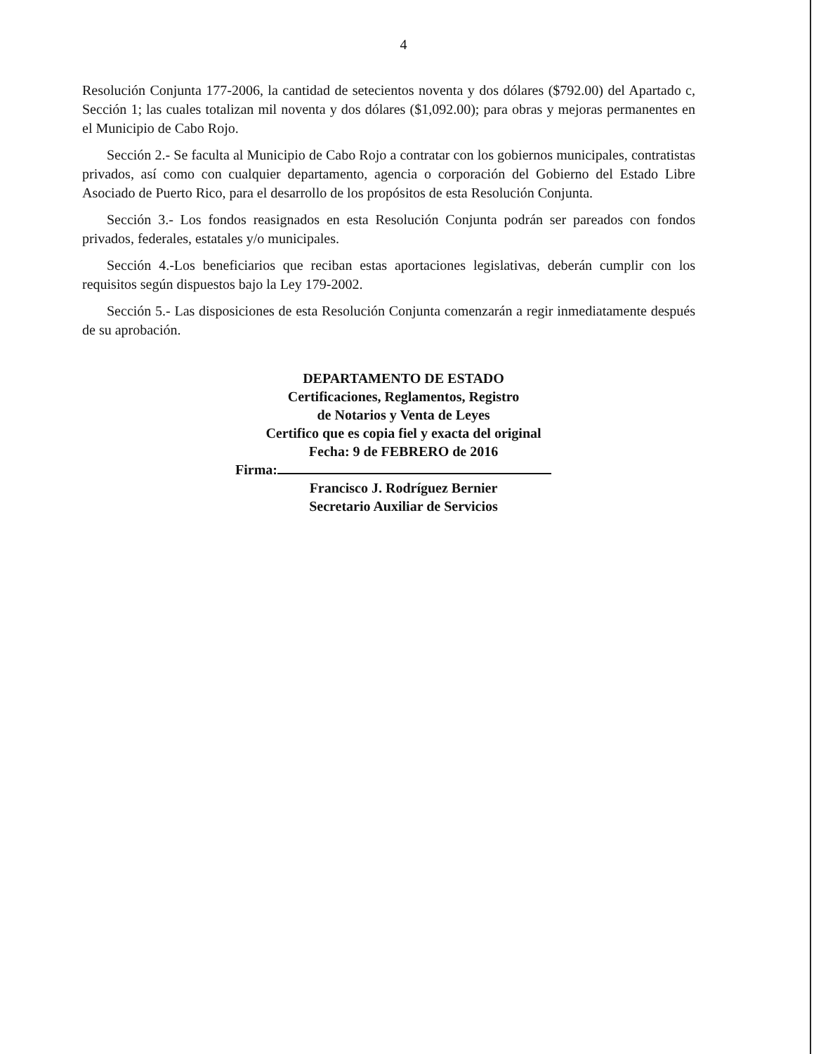4
Resolución Conjunta 177-2006, la cantidad de setecientos noventa y dos dólares ($792.00) del Apartado c, Sección 1; las cuales totalizan mil noventa y dos dólares ($1,092.00); para obras y mejoras permanentes en el Municipio de Cabo Rojo.
Sección 2.- Se faculta al Municipio de Cabo Rojo a contratar con los gobiernos municipales, contratistas privados, así como con cualquier departamento, agencia o corporación del Gobierno del Estado Libre Asociado de Puerto Rico, para el desarrollo de los propósitos de esta Resolución Conjunta.
Sección 3.- Los fondos reasignados en esta Resolución Conjunta podrán ser pareados con fondos privados, federales, estatales y/o municipales.
Sección 4.-Los beneficiarios que reciban estas aportaciones legislativas, deberán cumplir con los requisitos según dispuestos bajo la Ley 179-2002.
Sección 5.- Las disposiciones de esta Resolución Conjunta comenzarán a regir inmediatamente después de su aprobación.
DEPARTAMENTO DE ESTADO
Certificaciones, Reglamentos, Registro
de Notarios y Venta de Leyes
Certifico que es copia fiel y exacta del original
Fecha: 9 de FEBRERO de 2016
Firma:
Francisco J. Rodríguez Bernier
Secretario Auxiliar de Servicios